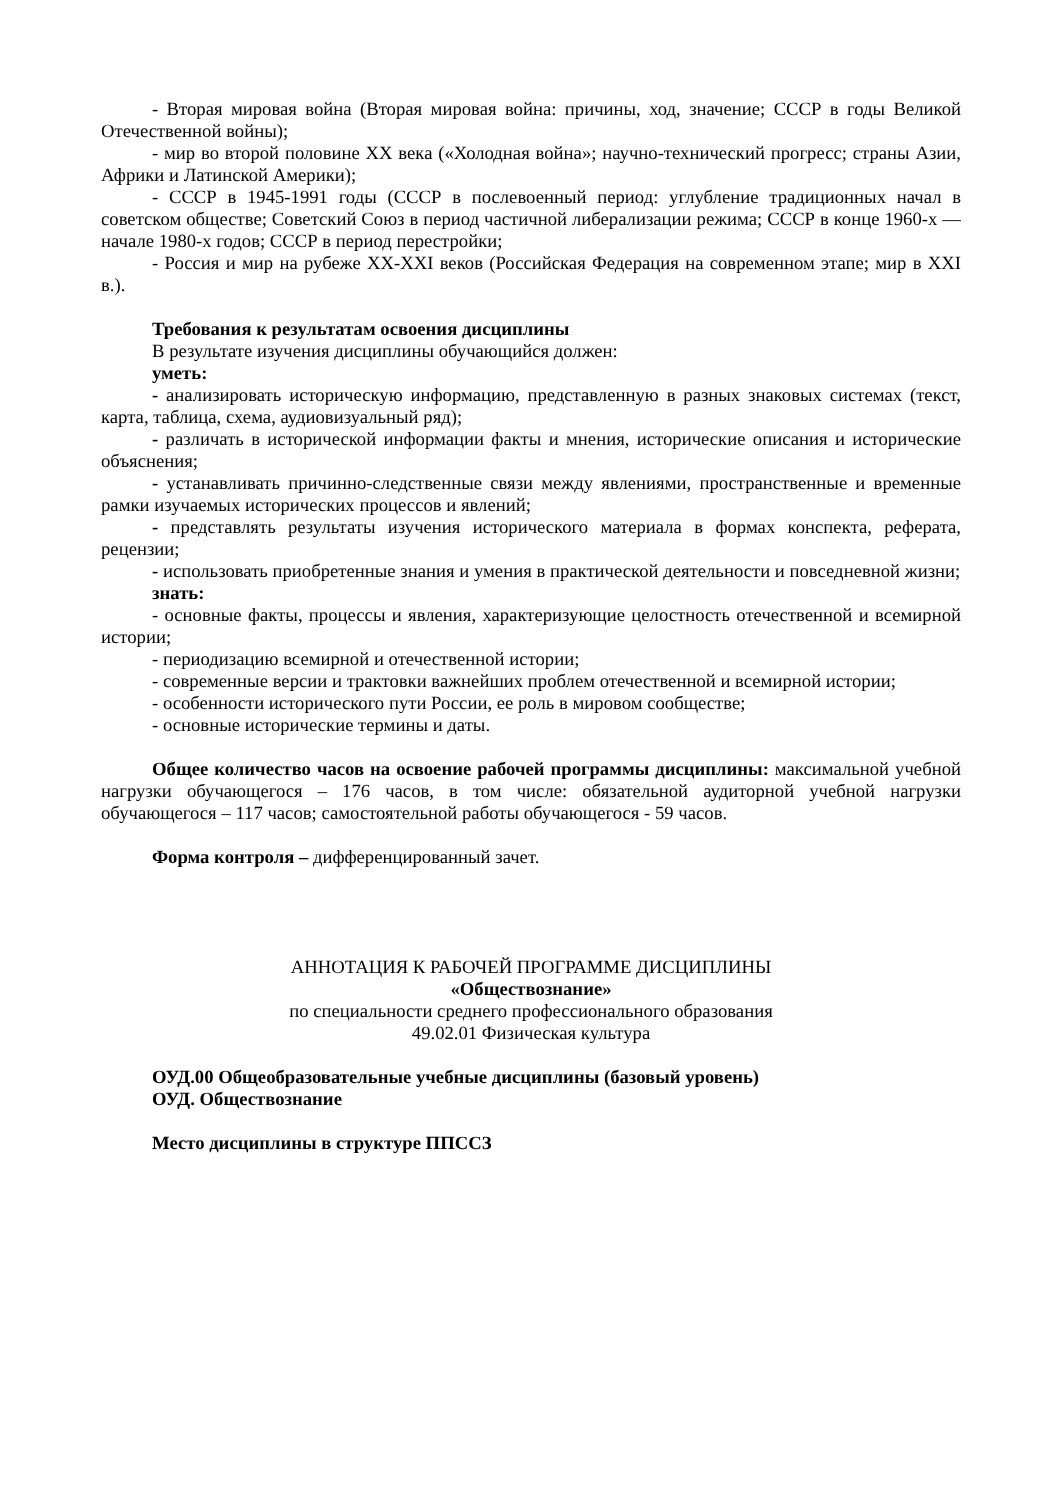- Вторая мировая война (Вторая мировая война: причины, ход, значение; СССР в годы Великой Отечественной войны);
- мир во второй половине XX века («Холодная война»; научно-технический прогресс; страны Азии, Африки и Латинской Америки);
- СССР в 1945-1991 годы (СССР в послевоенный период: углубление традиционных начал в советском обществе; Советский Союз в период частичной либерализации режима; СССР в конце 1960-х — начале 1980-х годов; СССР в период перестройки;
- Россия и мир на рубеже XX-XXI веков (Российская Федерация на современном этапе; мир в XXI в.).
Требования к результатам освоения дисциплины
В результате изучения дисциплины обучающийся должен:
уметь:
- анализировать историческую информацию, представленную в разных знаковых системах (текст, карта, таблица, схема, аудиовизуальный ряд);
- различать в исторической информации факты и мнения, исторические описания и исторические объяснения;
- устанавливать причинно-следственные связи между явлениями, пространственные и временные рамки изучаемых исторических процессов и явлений;
- представлять результаты изучения исторического материала в формах конспекта, реферата, рецензии;
- использовать приобретенные знания и умения в практической деятельности и повседневной жизни;
знать:
- основные факты, процессы и явления, характеризующие целостность отечественной и всемирной истории;
- периодизацию всемирной и отечественной истории;
- современные версии и трактовки важнейших проблем отечественной и всемирной истории;
- особенности исторического пути России, ее роль в мировом сообществе;
- основные исторические термины и даты.
Общее количество часов на освоение рабочей программы дисциплины: максимальной учебной нагрузки обучающегося – 176 часов, в том числе: обязательной аудиторной учебной нагрузки обучающегося – 117 часов; самостоятельной работы обучающегося - 59 часов.
Форма контроля – дифференцированный зачет.
АННОТАЦИЯ К РАБОЧЕЙ ПРОГРАММЕ ДИСЦИПЛИНЫ
«Обществознание»
по специальности среднего профессионального образования
49.02.01 Физическая культура
ОУД.00 Общеобразовательные учебные дисциплины (базовый уровень)
ОУД. Обществознание
Место дисциплины в структуре ППССЗ